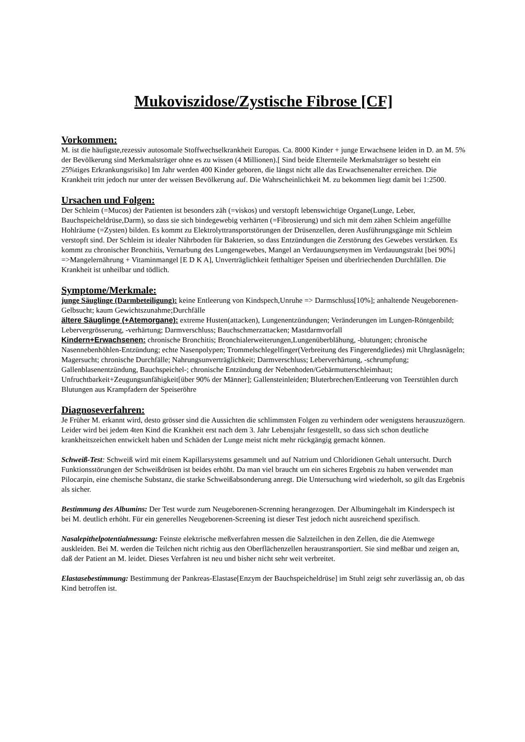Mukoviszidose/Zystische Fibrose [CF]
Vorkommen:
M. ist die häufigste,rezessiv autosomale Stoffwechselkrankheit Europas. Ca. 8000 Kinder + junge Erwachsene leiden in D. an M. 5% der Bevölkerung sind Merkmalsträger ohne es zu wissen (4 Millionen).[ Sind beide Elternteile Merkmalsträger so besteht ein 25%tiges Erkrankungsrisiko] Im Jahr werden 400 Kinder geboren, die längst nicht alle das Erwachsenenalter erreichen. Die Krankheit tritt jedoch nur unter der weissen Bevölkerung auf. Die Wahrscheinlichkeit M. zu bekommen liegt damit bei 1:2500.
Ursachen und Folgen:
Der Schleim (=Mucos) der Patienten ist besonders zäh (=viskos) und verstopft lebenswichtige Organe(Lunge, Leber, Bauchspeicheldrüse,Darm), so dass sie sich bindegewebig verhärten (=Fibrosierung) und sich mit dem zähen Schleim angefüllte Hohlräume (=Zysten) bilden. Es kommt zu Elektrolyttransportstörungen der Drüsenzellen, deren Ausführungsgänge mit Schleim verstopft sind. Der Schleim ist idealer Nährboden für Bakterien, so dass Entzündungen die Zerstörung des Gewebes verstärken. Es kommt zu chronischer Bronchitis, Vernarbung des Lungengewebes, Mangel an Verdauungsenymen im Verdauungstrakt [bei 90%] =>Mangelernährung + Vitaminmangel [E D K A], Unverträglichkeit fetthaltiger Speisen und überlriechenden Durchfällen. Die Krankheit ist unheilbar und tödlich.
Symptome/Merkmale:
junge Säuglinge (Darmbeteiligung): keine Entleerung von Kindspech,Unruhe => Darmschluss[10%]; anhaltende Neugeborenen-Gelbsucht; kaum Gewichtszunahme;Durchfälle
ältere Säuglinge (+Atemorgane): extreme Husten(attacken), Lungenentzündungen; Veränderungen im Lungen-Röntgenbild; Lebervergrösserung, -verhärtung; Darmverschluss; Bauchschmerzattacken; Mastdarmvorfall
Kindern+Erwachsenen: chronische Bronchitis; Bronchialerweiterungen,Lungenüberblähung, -blutungen; chronische Nasennebenhöhlen-Entzündung; echte Nasenpolypen; Trommelschlegelfinger(Verbreitung des Fingerendgliedes) mit Uhrglasnägeln; Magersucht; chronische Durchfälle; Nahrungsunverträglichkeit; Darmverschluss; Leberverhärtung, -schrumpfung; Gallenblasenentzündung, Bauchspeichel-; chronische Entzündung der Nebenhoden/Gebärmutterschleimhaut; Unfruchtbarkeit+Zeugungsunfähigkeit[über 90% der Männer]; Gallensteinleiden; Bluterbrechen/Entleerung von Teerstühlen durch Blutungen aus Krampfadern der Speiseröhre
Diagnoseverfahren:
Je Früher M. erkannt wird, desto grösser sind die Aussichten die schlimmsten Folgen zu verhindern oder wenigstens herauszuzögern. Leider wird bei jedem 4ten Kind die Krankheit erst nach dem 3. Jahr Lebensjahr festgestellt, so dass sich schon deutliche krankheitszeichen entwickelt haben und Schäden der Lunge meist nicht mehr rückgängig gemacht können.
Schweiß-Test: Schweiß wird mit einem Kapillarsystems gesammelt und auf Natrium und Chloridionen Gehalt untersucht. Durch Funktionsstörungen der Schweißdrüsen ist beides erhöht. Da man viel braucht um ein sicheres Ergebnis zu haben verwendet man Pilocarpin, eine chemische Substanz, die starke Schweißabsonderung anregt. Die Untersuchung wird wiederholt, so gilt das Ergebnis als sicher.
Bestimmung des Albumins: Der Test wurde zum Neugeborenen-Screnning herangezogen. Der Albumingehalt im Kinderspech ist bei M. deutlich erhöht. Für ein generelles Neugeborenen-Screening ist dieser Test jedoch nicht ausreichend spezifisch.
Nasalepithelpotentialmessung: Feinste elektrische meßverfahren messen die Salzteilchen in den Zellen, die die Atemwege auskleiden. Bei M. werden die Teilchen nicht richtig aus den Oberflächenzellen heraustransportiert. Sie sind meßbar und zeigen an, daß der Patient an M. leidet. Dieses Verfahren ist neu und bisher nicht sehr weit verbreitet.
Elastasebestimmung: Bestimmung der Pankreas-Elastase[Enzym der Bauchspeicheldrüse] im Stuhl zeigt sehr zuverlässig an, ob das Kind betroffen ist.